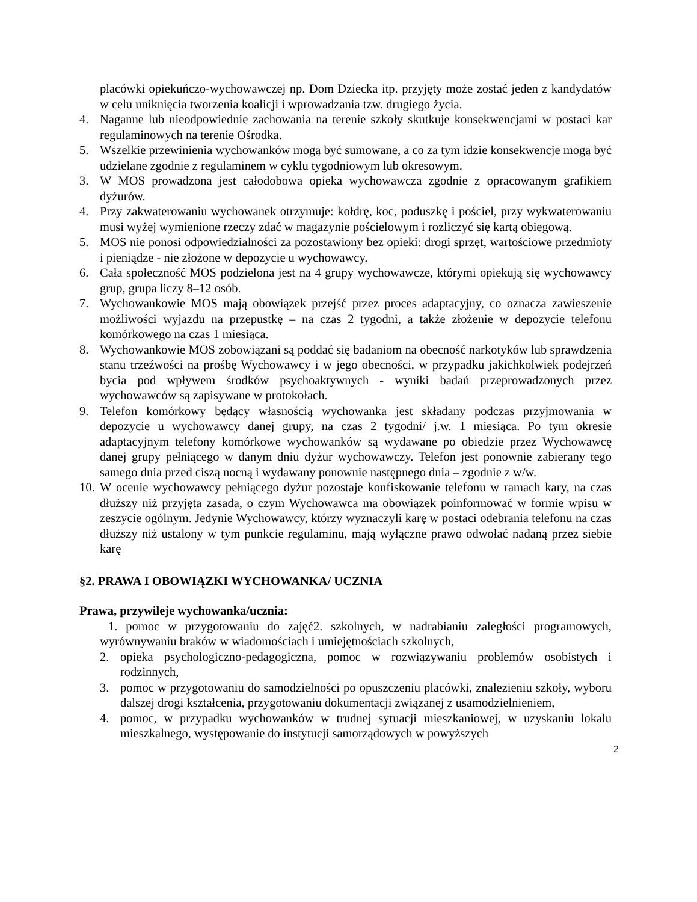placówki opiekuńczo-wychowawczej np. Dom Dziecka itp. przyjęty może zostać jeden z kandydatów w celu uniknięcia tworzenia koalicji i wprowadzania tzw. drugiego życia.
4. Naganne lub nieodpowiednie zachowania na terenie szkoły skutkuje konsekwencjami w postaci kar regulaminowych na terenie Ośrodka.
5. Wszelkie przewinienia wychowanków mogą być sumowane, a co za tym idzie konsekwencje mogą być udzielane zgodnie z regulaminem w cyklu tygodniowym lub okresowym.
3. W MOS prowadzona jest całodobowa opieka wychowawcza zgodnie z opracowanym grafikiem dyżurów.
4. Przy zakwaterowaniu wychowanek otrzymuje: kołdrę, koc, poduszkę i pościel, przy wykwaterowaniu musi wyżej wymienione rzeczy zdać w magazynie pościelowym i rozliczyć się kartą obiegową.
5. MOS nie ponosi odpowiedzialności za pozostawiony bez opieki: drogi sprzęt, wartościowe przedmioty i pieniądze - nie złożone w depozycie u wychowawcy.
6. Cała społeczność MOS podzielona jest na 4 grupy wychowawcze, którymi opiekują się wychowawcy grup, grupa liczy 8–12 osób.
7. Wychowankowie MOS mają obowiązek przejść przez proces adaptacyjny, co oznacza zawieszenie możliwości wyjazdu na przepustkę – na czas 2 tygodni, a także złożenie w depozycie telefonu komórkowego na czas 1 miesiąca.
8. Wychowankowie MOS zobowiązani są poddać się badaniom na obecność narkotyków lub sprawdzenia stanu trzeźwości na prośbę Wychowawcy i w jego obecności, w przypadku jakichkolwiek podejrzeń bycia pod wpływem środków psychoaktywnych - wyniki badań przeprowadzonych przez wychowawców są zapisywane w protokołach.
9. Telefon komórkowy będący własnością wychowanka jest składany podczas przyjmowania w depozycie u wychowawcy danej grupy, na czas 2 tygodni/ j.w. 1 miesiąca. Po tym okresie adaptacyjnym telefony komórkowe wychowanków są wydawane po obiedzie przez Wychowawcę danej grupy pełniącego w danym dniu dyżur wychowawczy. Telefon jest ponownie zabierany tego samego dnia przed ciszą nocną i wydawany ponownie następnego dnia – zgodnie z w/w.
10. W ocenie wychowawcy pełniącego dyżur pozostaje konfiskowanie telefonu w ramach kary, na czas dłuższy niż przyjęta zasada, o czym Wychowawca ma obowiązek poinformować w formie wpisu w zeszycie ogólnym. Jedynie Wychowawcy, którzy wyznaczyli karę w postaci odebrania telefonu na czas dłuższy niż ustalony w tym punkcie regulaminu, mają wyłączne prawo odwołać nadaną przez siebie karę
§2. PRAWA I OBOWIĄZKI WYCHOWANKA/ UCZNIA
Prawa, przywileje wychowanka/ucznia:
1. pomoc w przygotowaniu do zajęć2. szkolnych, w nadrabianiu zaległości programowych, wyrównywaniu braków w wiadomościach i umiejętnościach szkolnych,
2. opieka psychologiczno-pedagogiczna, pomoc w rozwiązywaniu problemów osobistych i rodzinnych,
3. pomoc w przygotowaniu do samodzielności po opuszczeniu placówki, znalezieniu szkoły, wyboru dalszej drogi kształcenia, przygotowaniu dokumentacji związanej z usamodzielnieniem,
4. pomoc, w przypadku wychowanków w trudnej sytuacji mieszkaniowej, w uzyskaniu lokalu mieszkalnego, występowanie do instytucji samorządowych w powyższych
2